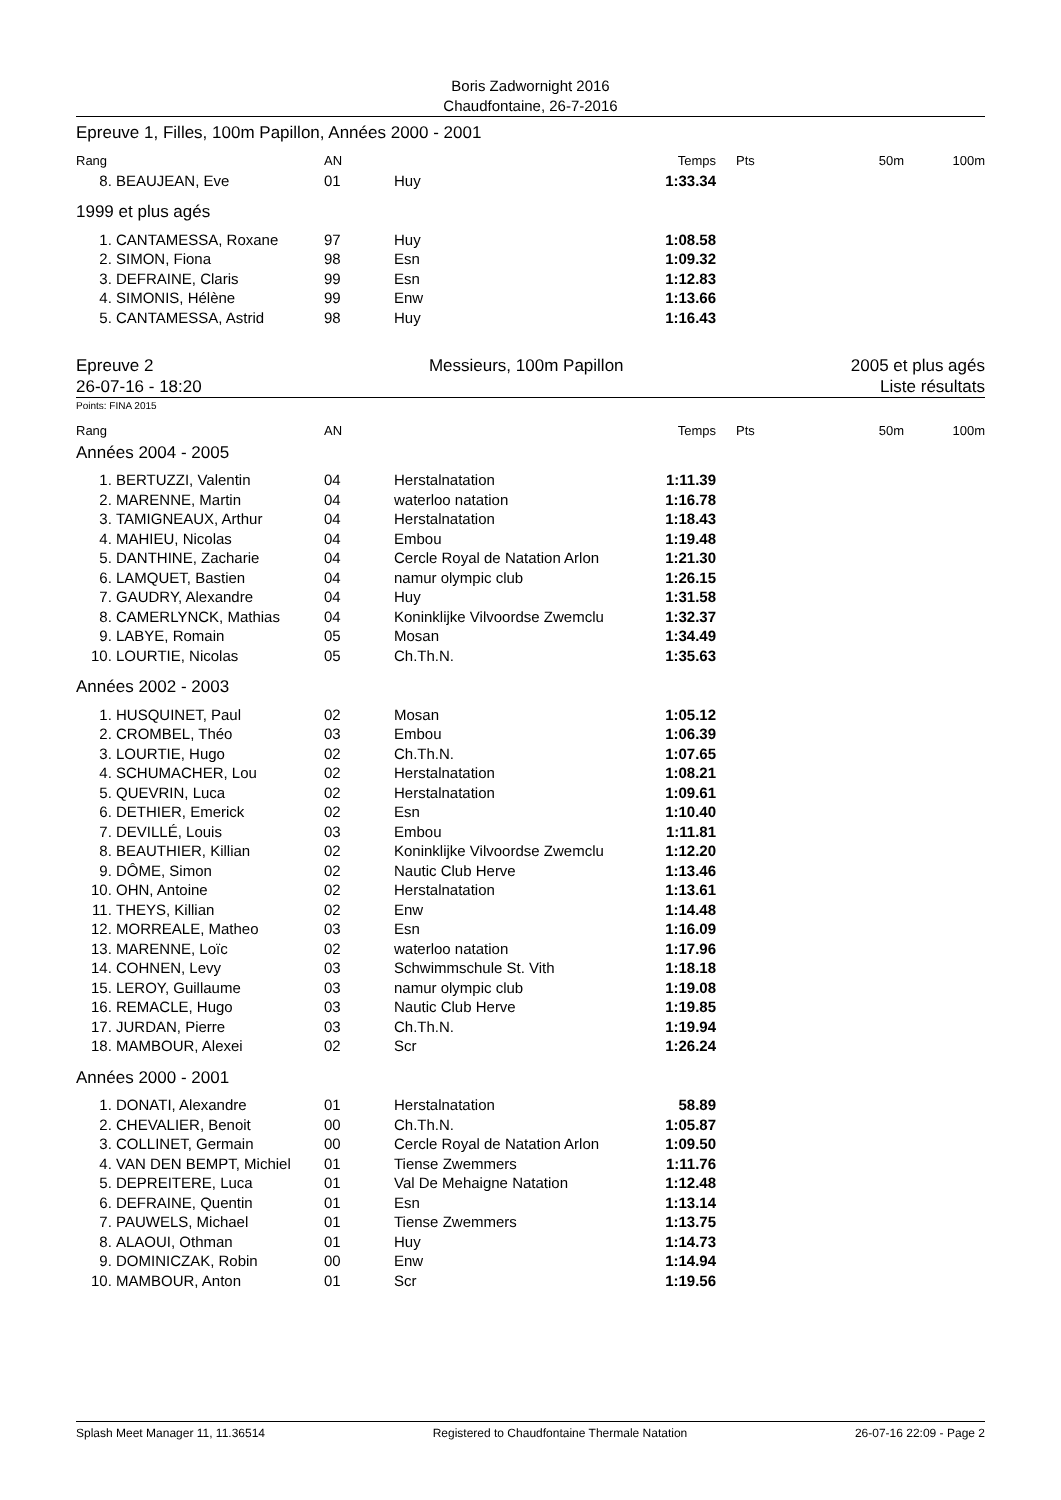Boris Zadwornight 2016
Chaudfontaine, 26-7-2016
Epreuve 1, Filles, 100m Papillon, Années 2000 - 2001
| Rang | | AN | | Temps | Pts | 50m | 100m |
| --- | --- | --- | --- | --- | --- | --- | --- |
| 8. | BEAUJEAN, Eve | 01 | Huy | 1:33.34 | | | |
| 1999 et plus agés | | | | | | | |
| 1. | CANTAMESSA, Roxane | 97 | Huy | 1:08.58 | | | |
| 2. | SIMON, Fiona | 98 | Esn | 1:09.32 | | | |
| 3. | DEFRAINE, Claris | 99 | Esn | 1:12.83 | | | |
| 4. | SIMONIS, Hélène | 99 | Enw | 1:13.66 | | | |
| 5. | CANTAMESSA, Astrid | 98 | Huy | 1:16.43 | | | |
Epreuve 2
26-07-16 - 18:20
Messieurs, 100m Papillon 2005 et plus agés
Liste résultats
Points: FINA 2015
| Rang | | AN | | Temps | Pts | 50m | 100m |
| --- | --- | --- | --- | --- | --- | --- | --- |
| Années 2004 - 2005 | | | | | | | |
| 1. | BERTUZZI, Valentin | 04 | Herstalnatation | 1:11.39 | | | |
| 2. | MARENNE, Martin | 04 | waterloo natation | 1:16.78 | | | |
| 3. | TAMIGNEAUX, Arthur | 04 | Herstalnatation | 1:18.43 | | | |
| 4. | MAHIEU, Nicolas | 04 | Embou | 1:19.48 | | | |
| 5. | DANTHINE, Zacharie | 04 | Cercle Royal de Natation Arlon | 1:21.30 | | | |
| 6. | LAMQUET, Bastien | 04 | namur olympic club | 1:26.15 | | | |
| 7. | GAUDRY, Alexandre | 04 | Huy | 1:31.58 | | | |
| 8. | CAMERLYNCK, Mathias | 04 | Koninklijke Vilvoordse Zwemclu | 1:32.37 | | | |
| 9. | LABYE, Romain | 05 | Mosan | 1:34.49 | | | |
| 10. | LOURTIE, Nicolas | 05 | Ch.Th.N. | 1:35.63 | | | |
| Années 2002 - 2003 | | | | | | | |
| 1. | HUSQUINET, Paul | 02 | Mosan | 1:05.12 | | | |
| 2. | CROMBEL, Théo | 03 | Embou | 1:06.39 | | | |
| 3. | LOURTIE, Hugo | 02 | Ch.Th.N. | 1:07.65 | | | |
| 4. | SCHUMACHER, Lou | 02 | Herstalnatation | 1:08.21 | | | |
| 5. | QUEVRIN, Luca | 02 | Herstalnatation | 1:09.61 | | | |
| 6. | DETHIER, Emerick | 02 | Esn | 1:10.40 | | | |
| 7. | DEVILLÉ, Louis | 03 | Embou | 1:11.81 | | | |
| 8. | BEAUTHIER, Killian | 02 | Koninklijke Vilvoordse Zwemclu | 1:12.20 | | | |
| 9. | DÔME, Simon | 02 | Nautic Club Herve | 1:13.46 | | | |
| 10. | OHN, Antoine | 02 | Herstalnatation | 1:13.61 | | | |
| 11. | THEYS, Killian | 02 | Enw | 1:14.48 | | | |
| 12. | MORREALE, Matheo | 03 | Esn | 1:16.09 | | | |
| 13. | MARENNE, Loïc | 02 | waterloo natation | 1:17.96 | | | |
| 14. | COHNEN, Levy | 03 | Schwimmschule St. Vith | 1:18.18 | | | |
| 15. | LEROY, Guillaume | 03 | namur olympic club | 1:19.08 | | | |
| 16. | REMACLE, Hugo | 03 | Nautic Club Herve | 1:19.85 | | | |
| 17. | JURDAN, Pierre | 03 | Ch.Th.N. | 1:19.94 | | | |
| 18. | MAMBOUR, Alexei | 02 | Scr | 1:26.24 | | | |
| Années 2000 - 2001 | | | | | | | |
| 1. | DONATI, Alexandre | 01 | Herstalnatation | 58.89 | | | |
| 2. | CHEVALIER, Benoit | 00 | Ch.Th.N. | 1:05.87 | | | |
| 3. | COLLINET, Germain | 00 | Cercle Royal de Natation Arlon | 1:09.50 | | | |
| 4. | VAN DEN BEMPT, Michiel | 01 | Tiense Zwemmers | 1:11.76 | | | |
| 5. | DEPREITERE, Luca | 01 | Val De Mehaigne Natation | 1:12.48 | | | |
| 6. | DEFRAINE, Quentin | 01 | Esn | 1:13.14 | | | |
| 7. | PAUWELS, Michael | 01 | Tiense Zwemmers | 1:13.75 | | | |
| 8. | ALAOUI, Othman | 01 | Huy | 1:14.73 | | | |
| 9. | DOMINICZAK, Robin | 00 | Enw | 1:14.94 | | | |
| 10. | MAMBOUR, Anton | 01 | Scr | 1:19.56 | | | |
Splash Meet Manager 11, 11.36514 Registered to Chaudfontaine Thermale Natation 26-07-16 22:09 - Page 2